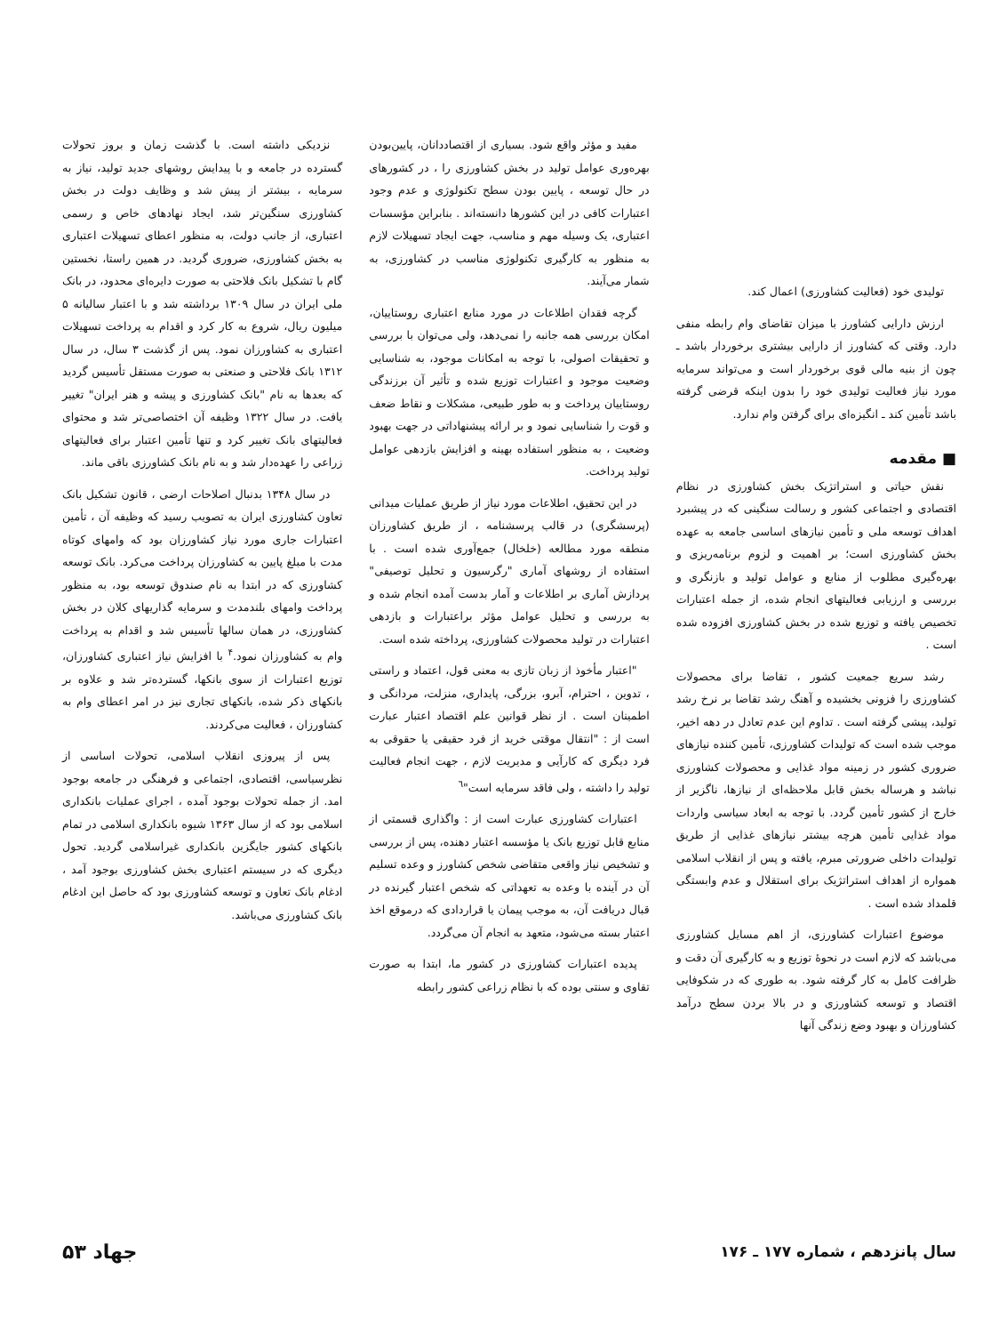تولیدی خود (فعالیت کشاورزی) اعمال کند.
ارزش دارایی کشاورز با میزان تقاضای وام رابطه منفی دارد. وقتی که کشاورز از دارایی بیشتری برخوردار باشد ـ چون از بنیه مالی قوی برخوردار است و می‌تواند سرمایه مورد نیاز فعالیت تولیدی خود را بدون اینکه قرضی گرفته باشد تأمین کند ـ انگیزه‌ای برای گرفتن وام ندارد.
■ مقدمه
نقش حیاتی و استراتژیک بخش کشاورزی در نظام اقتصادی و اجتماعی کشور و رسالت سنگینی که در پیشبرد اهداف توسعه ملی و تأمین نیازهای اساسی جامعه به عهده بخش کشاورزی است؛ بر اهمیت و لزوم برنامه‌ریزی و بهره‌گیری مطلوب از منابع و عوامل تولید و بازنگری و بررسی و ارزیابی فعالیتهای انجام شده، از جمله اعتبارات تخصیص یافته و توزیع شده در بخش کشاورزی افزوده شده است .
رشد سریع جمعیت کشور ، تقاضا برای محصولات کشاورزی را فزونی بخشیده و آهنگ رشد تقاضا بر نرخ رشد تولید، پیشی گرفته است . تداوم این عدم تعادل در دهه اخیر، موجب شده است که تولیدات کشاورزی، تأمین کننده نیازهای ضروری کشور در زمینه مواد غذایی و محصولات کشاورزی نباشد و هرساله بخش قابل ملاحظه‌ای از نیازها، ناگزیر از خارج از کشور تأمین گردد. با توجه به ابعاد سیاسی واردات مواد غذایی تأمین هرچه بیشتر نیازهای غذایی از طریق تولیدات داخلی ضرورتی مبرم، یافته و پس از انقلاب اسلامی همواره از اهداف استراتژیک برای استقلال و عدم وابستگی قلمداد شده است .
موضوع اعتبارات کشاورزی، از اهم مسایل کشاورزی می‌باشد که لازم است در نحوهٔ توزیع و به کارگیری آن دقت و ظرافت کامل به کار گرفته شود. به طوری که در شکوفایی اقتصاد و توسعه کشاورزی و در بالا بردن سطح درآمد کشاورزان و بهبود وضع زندگی آنها
مفید و مؤثر واقع شود. بسیاری از اقتصاددانان، پایین‌بودن بهره‌وری عوامل تولید در بخش کشاورزی را ، در کشورهای در حال توسعه ، پایین بودن سطح تکنولوژی و عدم وجود اعتبارات کافی در این کشورها دانسته‌اند . بنابراین مؤسسات اعتباری، یک وسیله مهم و مناسب، جهت ایجاد تسهیلات لازم به منظور به کارگیری تکنولوژی مناسب در کشاورزی، به شمار می‌آیند.
گرچه فقدان اطلاعات در مورد منابع اعتباری روستاییان، امکان بررسی همه جانبه را نمی‌دهد، ولی می‌توان با بررسی و تحقیقات اصولی، با توجه به امکانات موجود، به شناسایی وضعیت موجود و اعتبارات توزیع شده و تأثیر آن برزندگی روستاییان پرداخت و به طور طبیعی، مشکلات و نقاط ضعف و قوت را شناسایی نمود و بر ارائه پیشنهاداتی در جهت بهبود وضعیت ، به منظور استفاده بهینه و افزایش بازدهی عوامل تولید پرداخت.
در این تحقیق، اطلاعات مورد نیاز از طریق عملیات میدانی (پرسشگری) در قالب پرسشنامه ، از طریق کشاورزان منطقه مورد مطالعه (خلخال) جمع‌آوری شده است . با استفاده از روشهای آماری "رگرسیون و تحلیل توصیفی" پردازش آماری بر اطلاعات و آمار بدست آمده انجام شده و به بررسی و تحلیل عوامل مؤثر براعتبارات و بازدهی اعتبارات در تولید محصولات کشاورزی، پرداخته شده است.
"اعتبار مأخوذ از زبان تازی به معنی قول، اعتماد و راستی ، تدوین ، احترام، آبرو، بزرگی، پایداری، منزلت، مردانگی و اطمینان است . از نظر قوانین علم اقتصاد اعتبار عبارت است از : "انتقال موقتی خرید از فرد حقیقی یا حقوقی به فرد دیگری که کارآیی و مدیریت لازم ، جهت انجام فعالیت تولید را داشته ، ولی فاقد سرمایه است"<sup>٦</sup>
اعتبارات کشاورزی عبارت است از : واگذاری قسمتی از منابع قابل توزیع بانک یا مؤسسه اعتبار دهنده، پس از بررسی و تشخیص نیاز واقعی متقاضی شخص کشاورز و وعده تسلیم آن در آینده با وعده به تعهداتی که شخص اعتبار گیرنده در قبال دریافت آن، به موجب پیمان یا قراردادی که درموقع اخذ اعتبار بسته می‌شود، متعهد به انجام آن می‌گردد.
پدیده اعتبارات کشاورزی در کشور ما، ابتدا به صورت تقاوی و سنتی بوده که با نظام زراعی کشور رابطه
نزدیکی داشته است. با گذشت زمان و بروز تحولات گسترده در جامعه و با پیدایش روشهای جدید تولید، نیاز به سرمایه ، بیشتر از پیش شد و وظایف دولت در بخش کشاورزی سنگین‌تر شد، ایجاد نهادهای خاص و رسمی اعتباری، از جانب دولت، به منظور اعطای تسهیلات اعتباری به بخش کشاورزی، ضروری گردید. در همین راستا، نخستین گام با تشکیل بانک فلاحتی به صورت دایره‌ای محدود، در بانک ملی ایران در سال ۱۳۰۹ برداشته شد و با اعتبار سالیانه ۵ میلیون ریال، شروع به کار کرد و اقدام به پرداخت تسهیلات اعتباری به کشاورزان نمود. پس از گذشت ۳ سال، در سال ۱۳۱۲ بانک فلاحتی و صنعتی به صورت مستقل تأسیس گردید که بعدها به نام "بانک کشاورزی و پیشه و هنر ایران" تغییر یافت. در سال ۱۳۲۲ وظیفه آن اختصاصی‌تر شد و محتوای فعالیتهای بانک تغییر کرد و تنها تأمین اعتبار برای فعالیتهای زراعی را عهده‌دار شد و به نام بانک کشاورزی باقی ماند.
در سال ۱۳۴۸ بدنبال اصلاحات ارضی ، قانون تشکیل بانک تعاون کشاورزی ایران به تصویب رسید که وظیفه آن ، تأمین اعتبارات جاری مورد نیاز کشاورزان بود که وامهای کوتاه مدت با مبلغ پایین به کشاورزان پرداخت می‌کرد. بانک توسعه کشاورزی که در ابتدا به نام صندوق توسعه بود، به منظور پرداخت وامهای بلندمدت و سرمایه گذاریهای کلان در بخش کشاورزی، در همان سالها تأسیس شد و اقدام به پرداخت وام به کشاورزان نمود.<sup>۴</sup> با افزایش نیاز اعتباری کشاورزان، توزیع اعتبارات از سوی بانکها، گسترده‌تر شد و علاوه بر بانکهای ذکر شده، بانکهای تجاری نیز در امر اعطای وام به کشاورزان ، فعالیت می‌کردند.
پس از پیروزی انقلاب اسلامی، تحولات اساسی از نظرسیاسی، اقتصادی، اجتماعی و فرهنگی در جامعه بوجود امد. از جمله تحولات بوجود آمده ، اجرای عملیات بانکداری اسلامی بود که از سال ۱۳۶۳ شیوه بانکداری اسلامی در تمام بانکهای کشور جایگزین بانکداری غیراسلامی گردید. تحول دیگری که در سیستم اعتباری بخش کشاورزی بوجود آمد ، ادغام بانک تعاون و توسعه کشاورزی بود که حاصل این ادغام بانک کشاورزی می‌باشد.
سال پانزدهم ، شماره ۱۷۷ ـ ۱۷۶ جهاد ۵۳